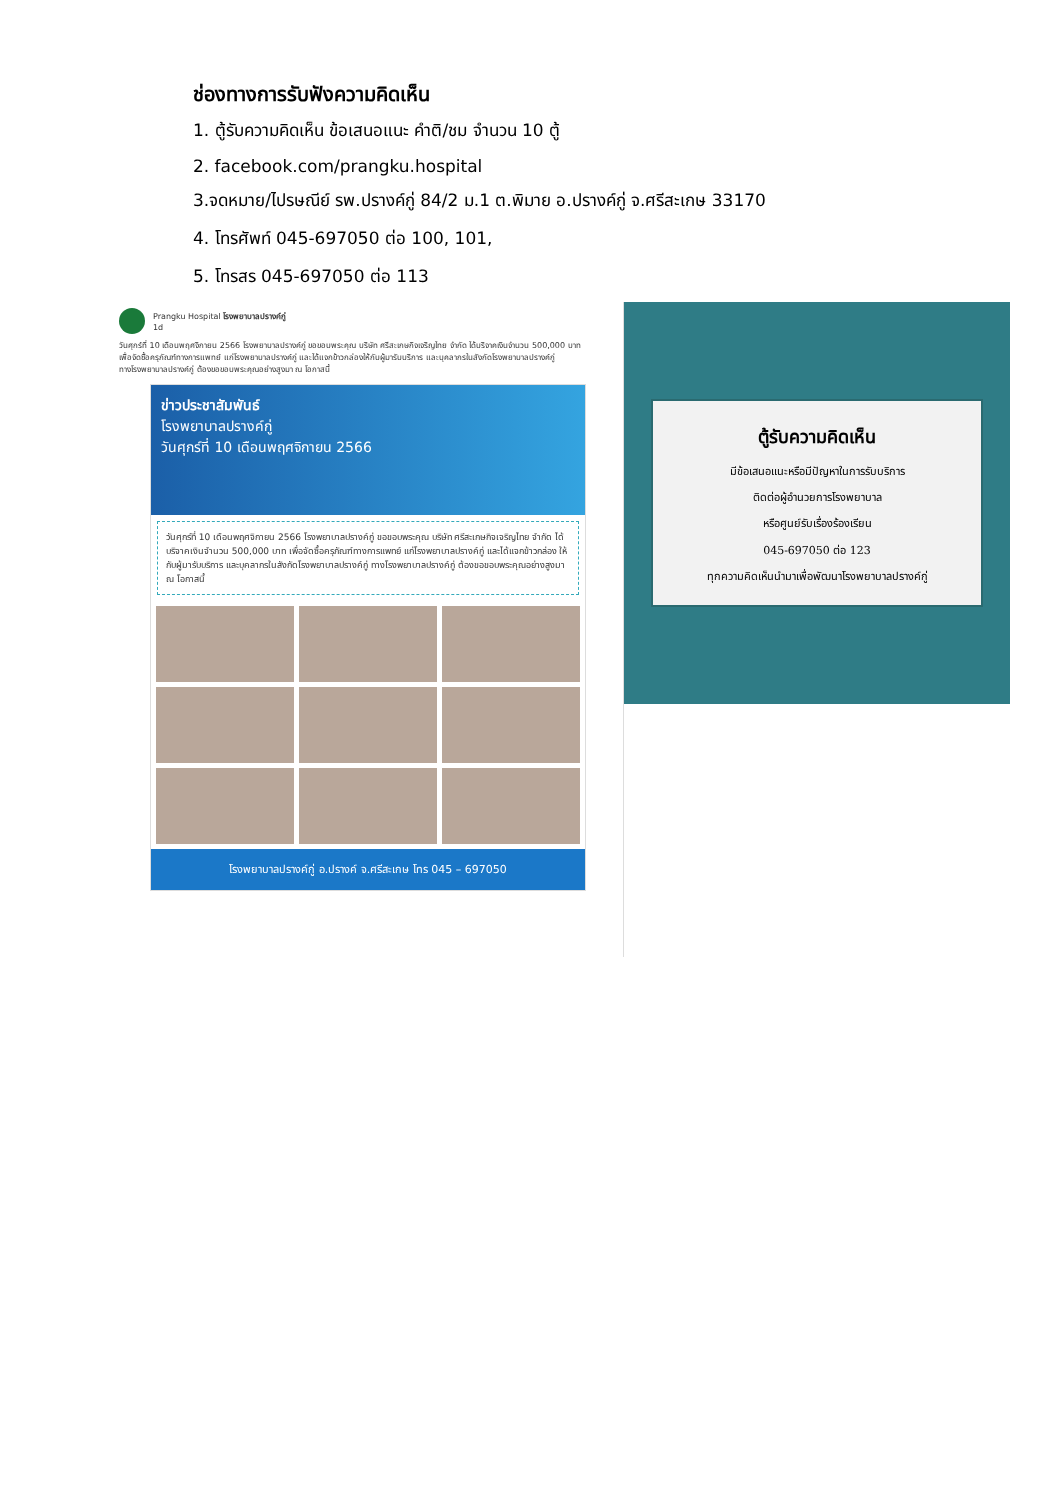ช่องทางการรับฟังความคิดเห็น
1. ตู้รับความคิดเห็น ข้อเสนอแนะ คำติ/ชม จำนวน 10 ตู้
2. facebook.com/prangku.hospital
3.จดหมาย/ไปรษณีย์ รพ.ปรางค์กู่ 84/2 ม.1 ต.พิมาย อ.ปรางค์กู่ จ.ศรีสะเกษ 33170
4. โทรศัพท์ 045-697050 ต่อ 100, 101,
5. โทรสร 045-697050 ต่อ 113
Prangku Hospital โรงพยาบาลปรางค์กู่
1d
วันศุกร์ที่ 10 เดือนพฤศจิกายน 2566 โรงพยาบาลปรางค์กู่ ขอขอบพระคุณ บริษัท ศรีสะเกษกิจเจริญไทย จำกัด ได้บริจาคเงินจำนวน 500,000 บาท
เพื่อจัดซื้อครุภัณฑ์ทางการแพทย์ แก่โรงพยาบาลปรางค์กู่ และได้แจกข้าวกล่องให้กับผู้มารับบริการ และบุคลากรในสังกัดโรงพยาบาลปรางค์กู่
ทางโรงพยาบาลปรางค์กู่ ต้องขอขอบพระคุณอย่างสูงมา ณ โอกาสนี้
ข่าวประชาสัมพันธ์
โรงพยาบาลปรางค์กู่
วันศุกร์ที่ 10 เดือนพฤศจิกายน 2566
วันศุกร์ที่ 10 เดือนพฤศจิกายน 2566 โรงพยาบาลปรางค์กู่ ขอขอบพระคุณ บริษัท ศรีสะเกษกิจเจริญไทย จำกัด ได้บริจาคเงินจำนวน 500,000 บาท เพื่อจัดซื้อครุภัณฑ์ทางการแพทย์ แก่โรงพยาบาลปรางค์กู่ และได้แจกข้าวกล่อง ให้กับผู้มารับบริการ และบุคลากรในสังกัดโรงพยาบาลปรางค์กู่ ทางโรงพยาบาลปรางค์กู่ ต้องขอขอบพระคุณอย่างสูงมา ณ โอกาสนี้
โรงพยาบาลปรางค์กู่ อ.ปรางค์ จ.ศรีสะเกษ โทร 045 – 697050
ตู้รับความคิดเห็น
มีข้อเสนอแนะหรือมีปัญหาในการรับบริการ
ติดต่อผู้อำนวยการโรงพยาบาล
หรือศูนย์รับเรื่องร้องเรียน
045-697050 ต่อ 123
ทุกความคิดเห็นนำมาเพื่อพัฒนาโรงพยาบาลปรางค์กู่